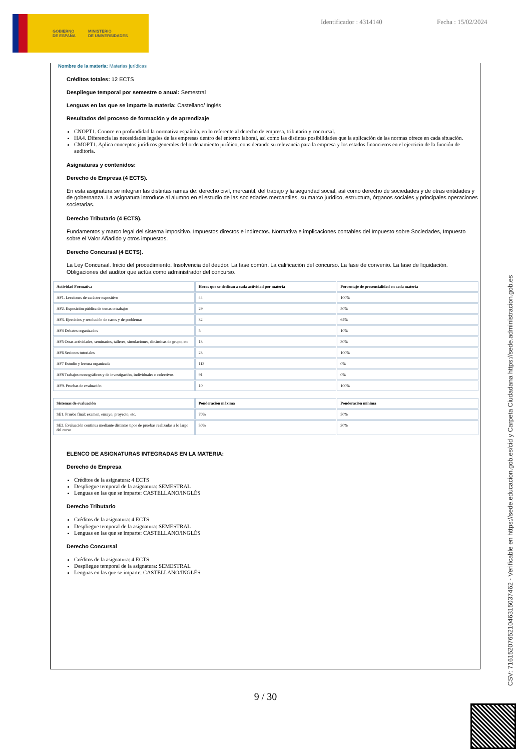GOBIERNO
DE ESPAÑA MINISTERIO
DE UNIVERSIDADES
Identificador : 4314140 Fecha : 15/02/2024
Nombre de la materia: Materias jurídicas
Créditos totales: 12 ECTS
Despliegue temporal por semestre o anual: Semestral
Lenguas en las que se imparte la materia: Castellano/ Inglés
Resultados del proceso de formación y de aprendizaje
CNOPT1. Conoce en profundidad la normativa española, en lo referente al derecho de empresa, tributario y concursal.
HA4. Diferencia las necesidades legales de las empresas dentro del entorno laboral, así como las distintas posibilidades que la aplicación de las normas ofrece en cada situación.
CMOPT1. Aplica conceptos jurídicos generales del ordenamiento jurídico, considerando su relevancia para la empresa y los estados financieros en el ejercicio de la función de auditoría.
Asignaturas y contenidos:
Derecho de Empresa (4 ECTS).
En esta asignatura se integran las distintas ramas de: derecho civil, mercantil, del trabajo y la seguridad social, así como derecho de sociedades y de otras entidades y de gobernanza. La asignatura introduce al alumno en el estudio de las sociedades mercantiles, su marco jurídico, estructura, órganos sociales y principales operaciones societarias.
Derecho Tributario (4 ECTS).
Fundamentos y marco legal del sistema impositivo. Impuestos directos e indirectos. Normativa e implicaciones contables del Impuesto sobre Sociedades, Impuesto sobre el Valor Añadido y otros impuestos.
Derecho Concursal (4 ECTS).
La Ley Concursal. Inicio del procedimiento. Insolvencia del deudor. La fase común. La calificación del concurso. La fase de convenio. La fase de liquidación. Obligaciones del auditor que actúa como administrador del concurso.
| Actividad Formativa | Horas que se dedican a cada actividad por materia | Porcentaje de presencialidad en cada materia |
| --- | --- | --- |
| AF1. Lecciones de carácter expositivo | 44 | 100% |
| AF2. Exposición pública de temas o trabajos | 29 | 50% |
| AF3. Ejercicios y resolución de casos y de problemas | 32 | 64% |
| AF4 Debates organizados | 5 | 10% |
| AF5 Otras actividades, seminarios, talleres, simulaciones, dinámicas de grupo, etc | 13 | 30% |
| AF6 Sesiones tutoriales | 23 | 100% |
| AF7 Estudio y lectura organizada | 113 | 0% |
| AF8 Trabajos monográficos y de investigación, individuales o colectivos | 91 | 0% |
| AF9. Pruebas de evaluación | 10 | 100% |
| Sistemas de evaluación | Ponderación máxima | Ponderación mínima |
| --- | --- | --- |
| SE1. Prueba final: examen, ensayo, proyecto, etc. | 70% | 50% |
| SE2. Evaluación continua mediante distintos tipos de pruebas realizadas a lo largo del curso | 50% | 30% |
ELENCO DE ASIGNATURAS INTEGRADAS EN LA MATERIA:
Derecho de Empresa
Créditos de la asignatura: 4 ECTS
Despliegue temporal de la asignatura: SEMESTRAL
Lenguas en las que se imparte: CASTELLANO/INGLÉS
Derecho Tributario
Créditos de la asignatura: 4 ECTS
Despliegue temporal de la asignatura: SEMESTRAL
Lenguas en las que se imparte: CASTELLANO/INGLÉS
Derecho Concursal
Créditos de la asignatura: 4 ECTS
Despliegue temporal de la asignatura: SEMESTRAL
Lenguas en las que se imparte: CASTELLANO/INGLÉS
9 / 30
CSV: 716152076521046315037462 - Verificable en https://sede.educacion.gob.es/cid y Carpeta Ciudadana https://sede.administracion.gob.es